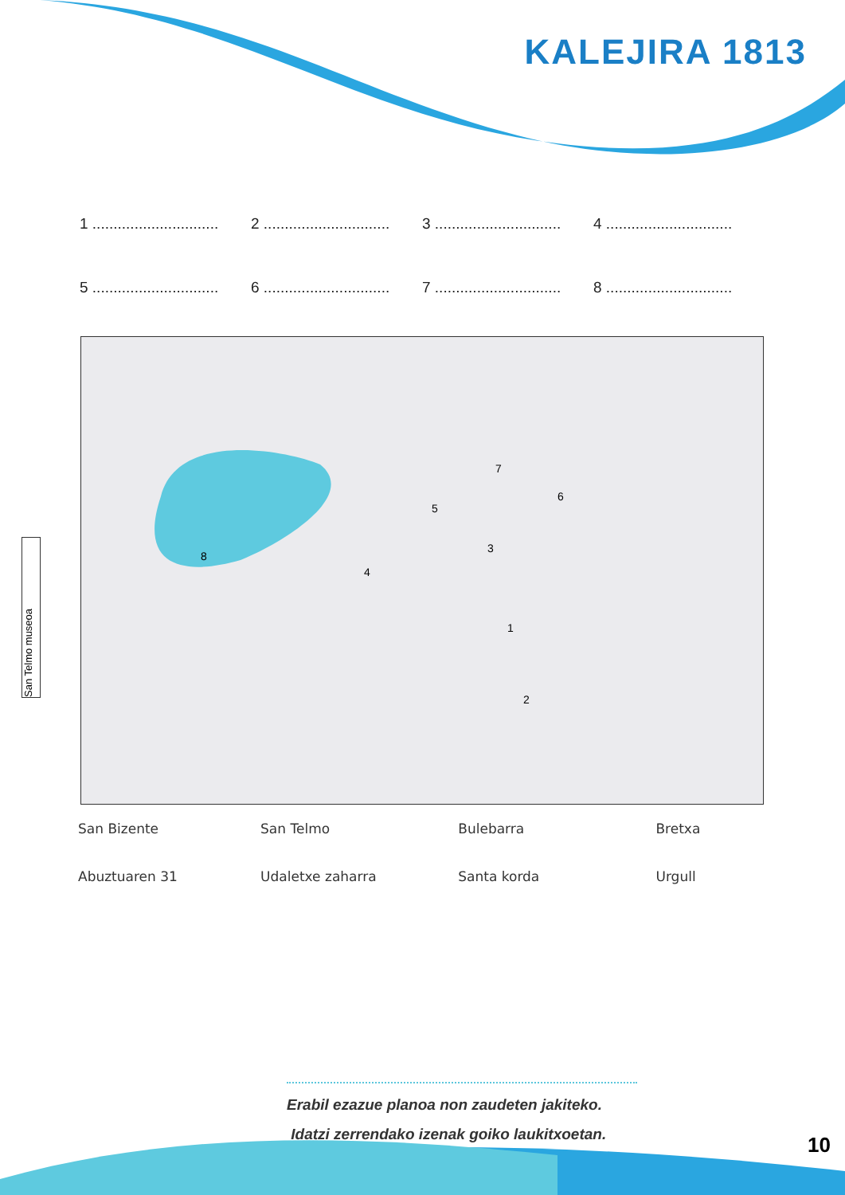KALEJIRA 1813
1 ..............................
2 ..............................
3 ..............................
4 ..............................
5 ..............................
6 ..............................
7 ..............................
8 ..............................
8
1
2
3
4
5
6
7
.
San Telmo museoa
San Bizente
San Telmo
Bulebarra
Bretxa
Abuztuaren 31
Udaletxe zaharra
Santa korda
Urgull
Erabil ezazue planoa non zaudeten jakiteko.
Idatzi zerrendako izenak goiko laukitxoetan.
10